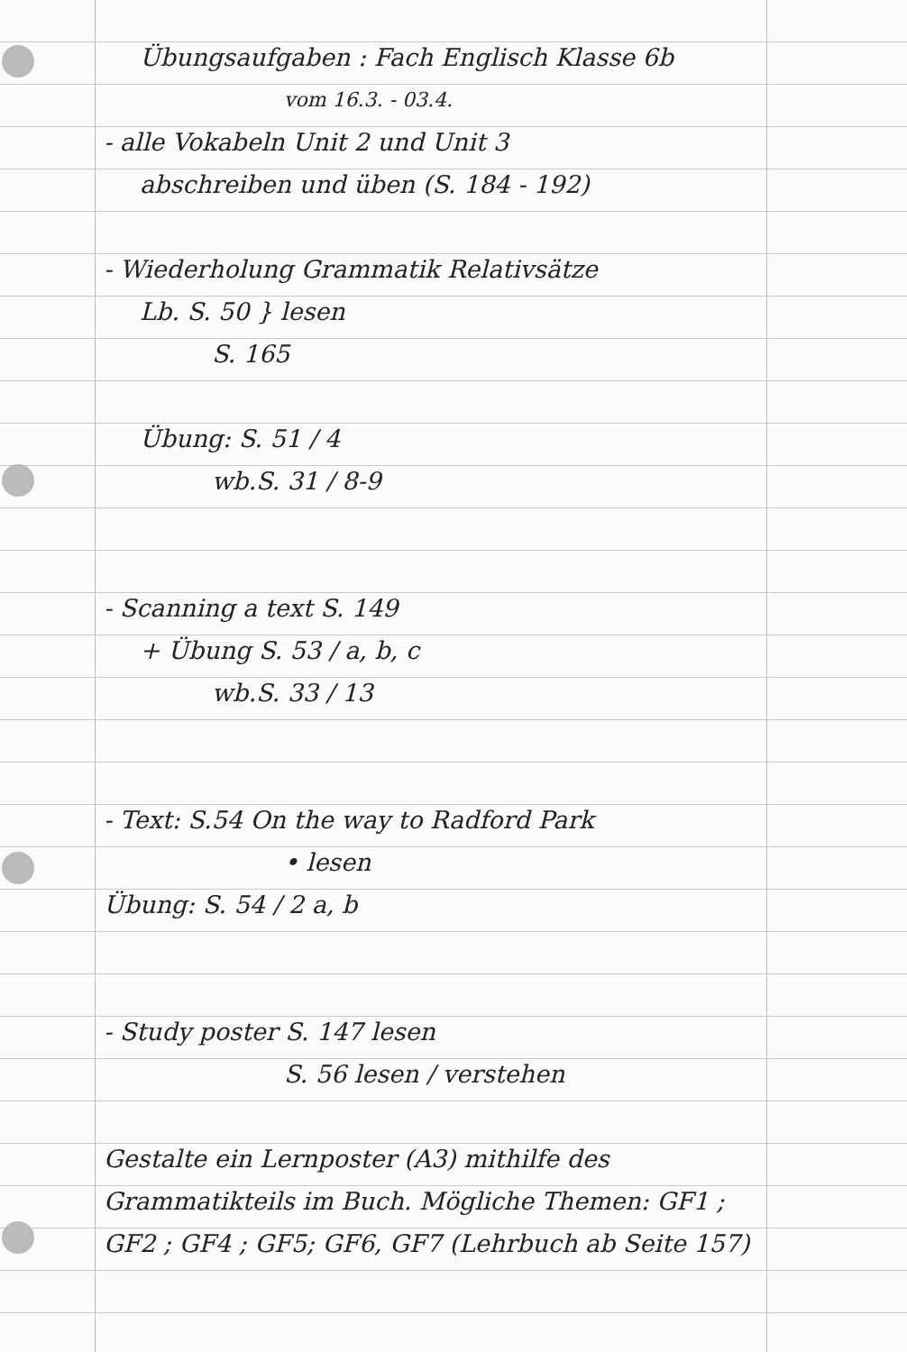Übungsaufgaben : Fach Englisch Klasse 6b
vom 16.3. - 03.4.
- alle Vokabeln Unit 2 und Unit 3
abschreiben und üben (S. 184 - 192)
- Wiederholung Grammatik Relativsätze
Lb. S. 50 } lesen
S. 165
Übung: S. 51 / 4
wb.S. 31 / 8-9
- Scanning a text S. 149
+ Übung S. 53 / a, b, c
wb.S. 33 / 13
- Text: S.54 On the way to Radford Park
• lesen
Übung: S. 54 / 2 a, b
- Study poster S. 147 lesen
S. 56 lesen / verstehen
Gestalte ein Lernposter (A3) mithilfe des Grammatikteils im Buch. Mögliche Themen: GF1 ; GF2 ; GF4 ; GF5; GF6, GF7 (Lehrbuch ab Seite 157)